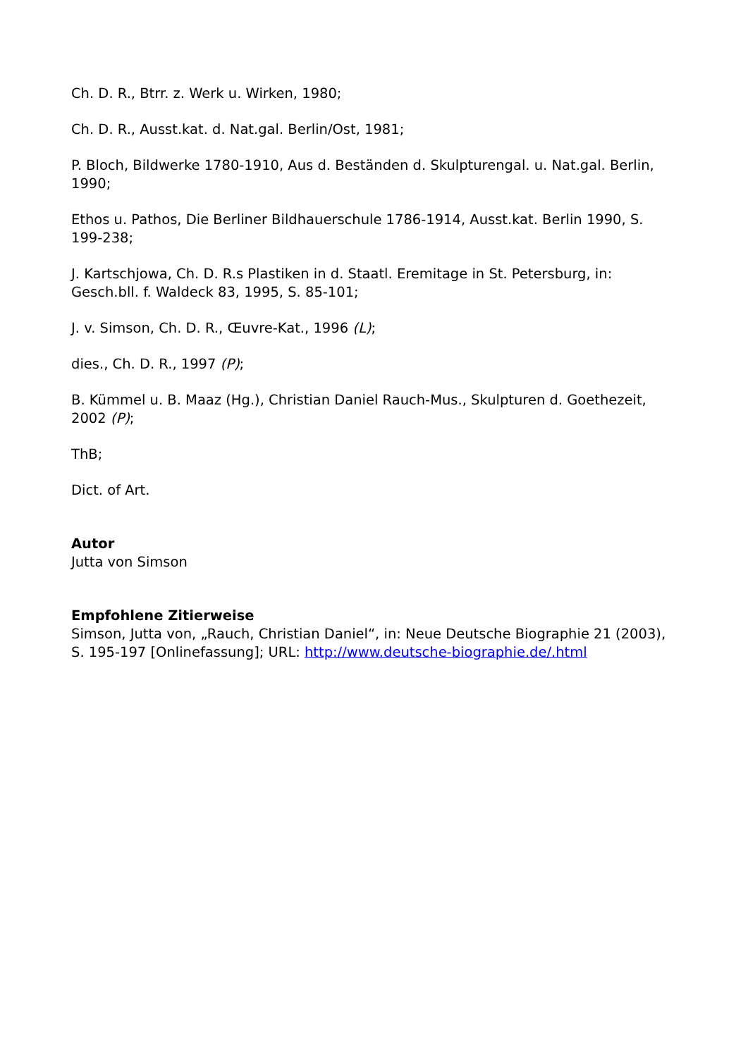Ch. D. R., Btrr. z. Werk u. Wirken, 1980;
Ch. D. R., Ausst.kat. d. Nat.gal. Berlin/Ost, 1981;
P. Bloch, Bildwerke 1780-1910, Aus d. Beständen d. Skulpturengal. u. Nat.gal. Berlin, 1990;
Ethos u. Pathos, Die Berliner Bildhauerschule 1786-1914, Ausst.kat. Berlin 1990, S. 199-238;
J. Kartschjowa, Ch. D. R.s Plastiken in d. Staatl. Eremitage in St. Petersburg, in: Gesch.bll. f. Waldeck 83, 1995, S. 85-101;
J. v. Simson, Ch. D. R., Œuvre-Kat., 1996 (L);
dies., Ch. D. R., 1997 (P);
B. Kümmel u. B. Maaz (Hg.), Christian Daniel Rauch-Mus., Skulpturen d. Goethezeit, 2002 (P);
ThB;
Dict. of Art.
Autor
Jutta von Simson
Empfohlene Zitierweise
Simson, Jutta von, „Rauch, Christian Daniel“, in: Neue Deutsche Biographie 21 (2003), S. 195-197 [Onlinefassung]; URL: http://www.deutsche-biographie.de/.html